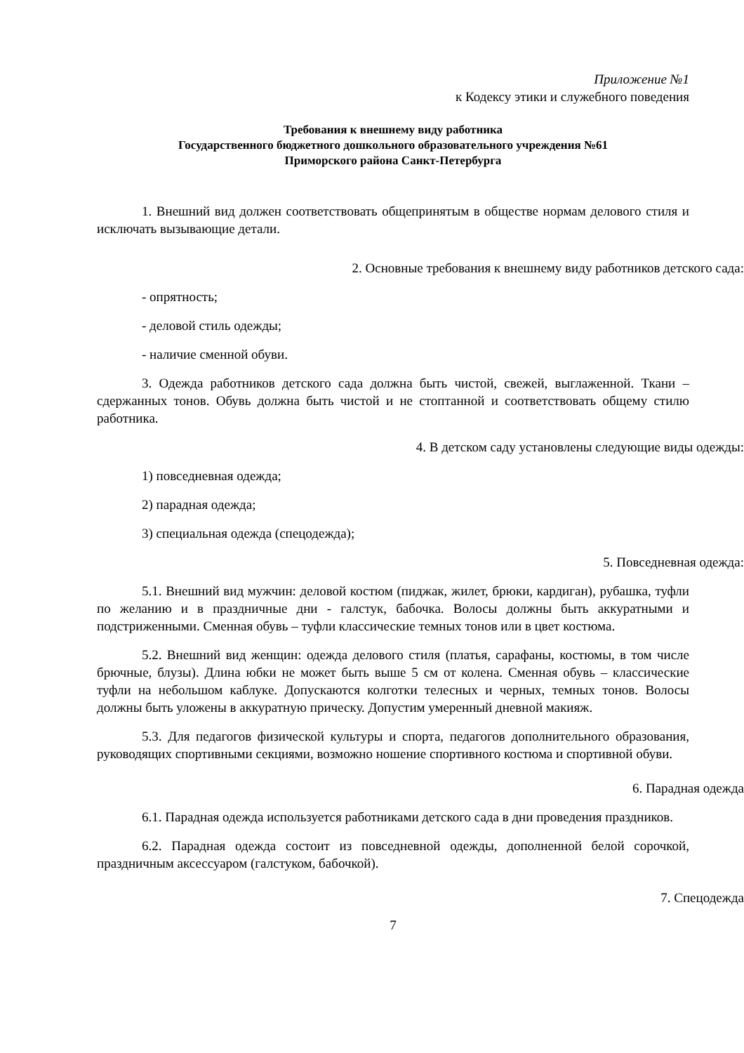Приложение №1
к Кодексу этики и служебного поведения
Требования к внешнему виду работника
Государственного бюджетного дошкольного образовательного учреждения №61
Приморского района Санкт-Петербурга
1. Внешний вид должен соответствовать общепринятым в обществе нормам делового стиля и исключать вызывающие детали.
2. Основные требования к внешнему виду работников детского сада:
- опрятность;
- деловой стиль одежды;
- наличие сменной обуви.
3. Одежда работников детского сада должна быть чистой, свежей, выглаженной. Ткани – сдержанных тонов. Обувь должна быть чистой и не стоптанной и соответствовать общему стилю работника.
4. В детском саду установлены следующие виды одежды:
1) повседневная одежда;
2) парадная одежда;
3) специальная одежда (спецодежда);
5. Повседневная одежда:
5.1. Внешний вид мужчин: деловой костюм (пиджак, жилет, брюки, кардиган), рубашка, туфли по желанию и в праздничные дни - галстук, бабочка. Волосы должны быть аккуратными и подстриженными. Сменная обувь – туфли классические темных тонов или в цвет костюма.
5.2. Внешний вид женщин: одежда делового стиля (платья, сарафаны, костюмы, в том числе брючные, блузы). Длина юбки не может быть выше 5 см от колена. Сменная обувь – классические туфли на небольшом каблуке. Допускаются колготки телесных и черных, темных тонов. Волосы должны быть уложены в аккуратную прическу. Допустим умеренный дневной макияж.
5.3. Для педагогов физической культуры и спорта, педагогов дополнительного образования, руководящих спортивными секциями, возможно ношение спортивного костюма и спортивной обуви.
6. Парадная одежда
6.1. Парадная одежда используется работниками детского сада в дни проведения праздников.
6.2. Парадная одежда состоит из повседневной одежды, дополненной белой сорочкой, праздничным аксессуаром (галстуком, бабочкой).
7. Спецодежда
7